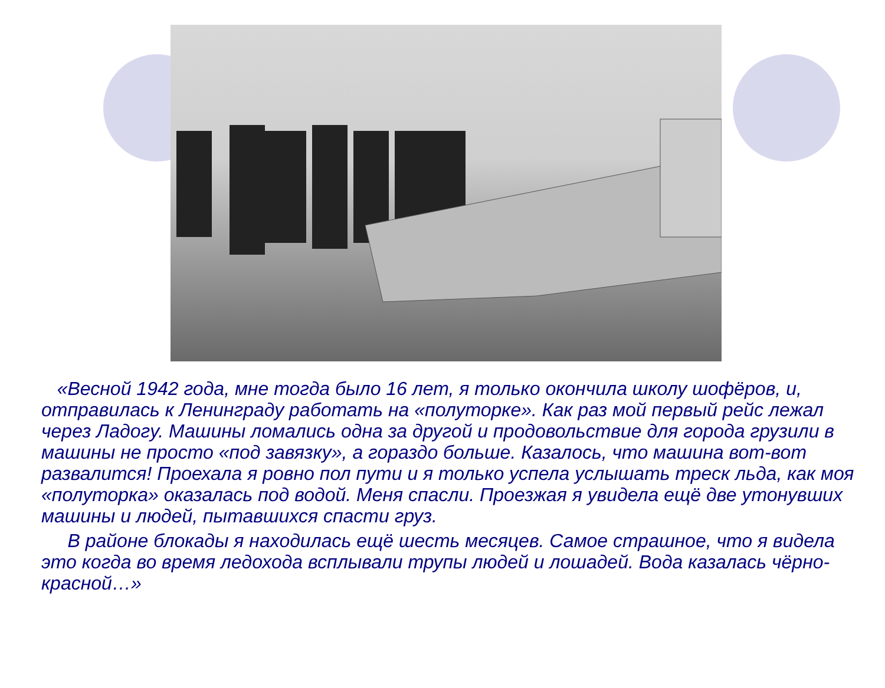«Весной 1942 года, мне тогда было 16 лет, я только окончила школу шофёров, и, отправилась к Ленинграду работать на «полуторке». Как раз мой первый рейс лежал через Ладогу. Машины ломались одна за другой и продовольствие для города грузили в машины не просто «под завязку», а гораздо больше. Казалось, что машина вот-вот развалится! Проехала я ровно пол пути и я только успела услышать треск льда, как моя «полуторка» оказалась под водой. Меня спасли. Проезжая я увидела ещё две утонувших машины и людей, пытавшихся спасти груз.
В районе блокады я находилась ещё шесть месяцев. Самое страшное, что я видела это когда во время ледохода всплывали трупы людей и лошадей. Вода казалась чёрно-красной…»